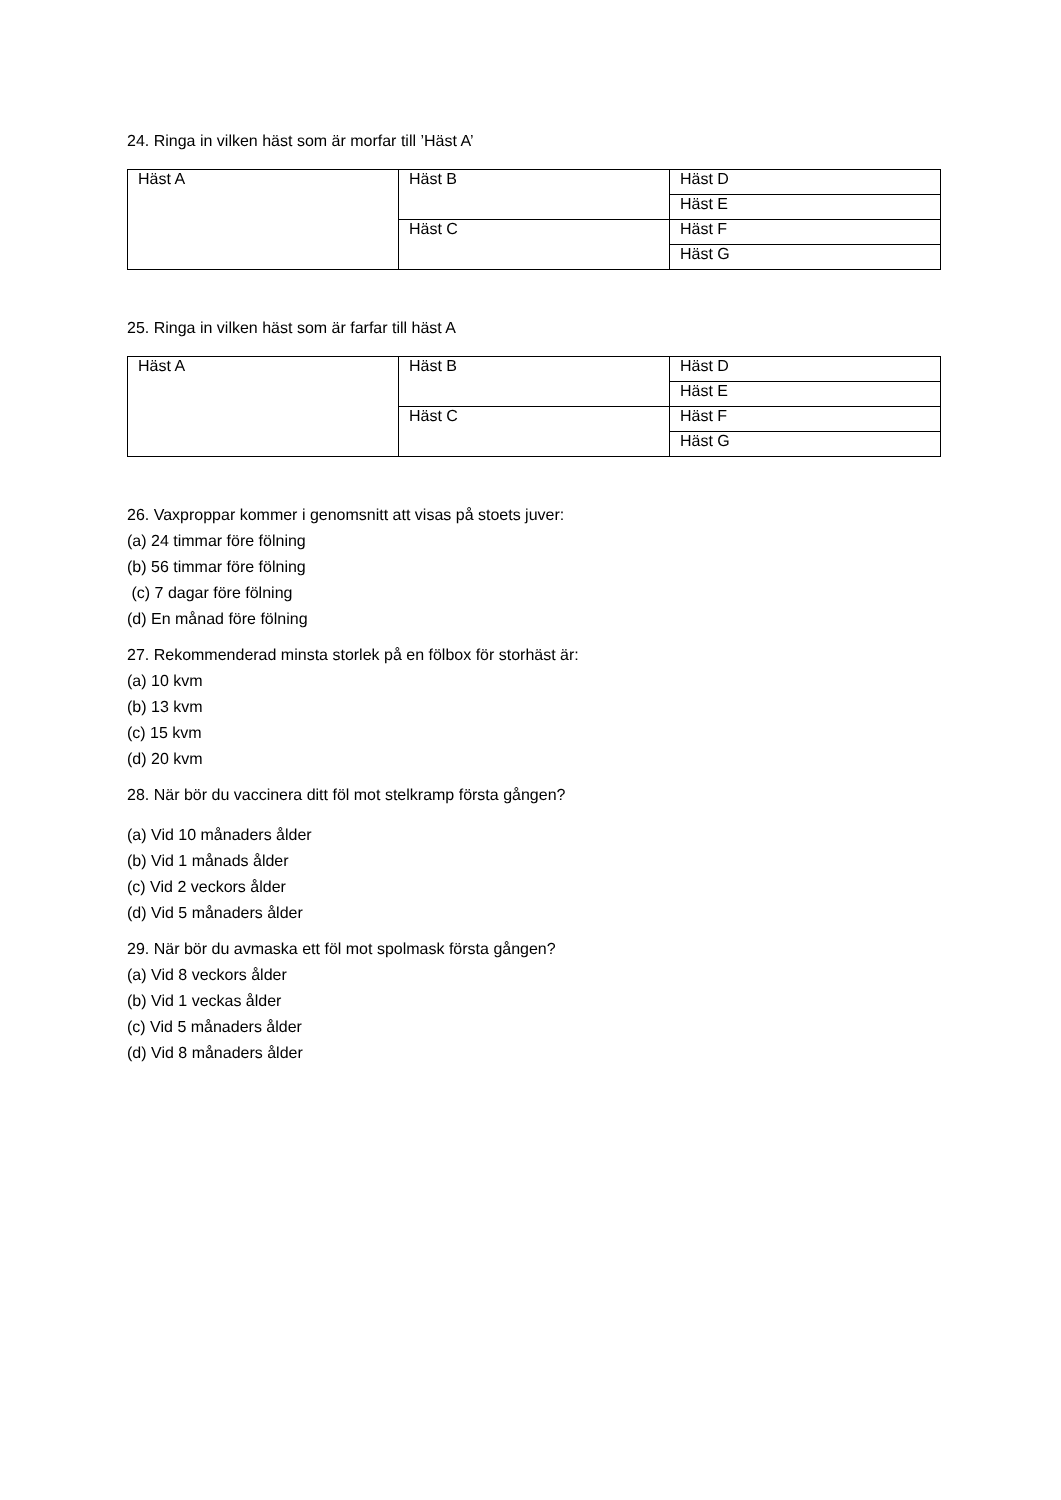24. Ringa in vilken häst som är morfar till ’Häst A’
| Häst A | Häst B | Häst D |
| | | Häst E |
| | Häst C | Häst F |
| | | Häst G |
25. Ringa in vilken häst som är farfar till häst A
| Häst A | Häst B | Häst D |
| | | Häst E |
| | Häst C | Häst F |
| | | Häst G |
26. Vaxproppar kommer i genomsnitt att visas på stoets juver:
(a) 24 timmar före fölning
(b) 56 timmar före fölning
(c) 7 dagar före fölning
(d) En månad före fölning
27. Rekommenderad minsta storlek på en fölbox för storhäst är:
(a) 10 kvm
(b) 13 kvm
(c) 15 kvm
(d) 20 kvm
28. När bör du vaccinera ditt föl mot stelkramp första gången?
(a) Vid 10 månaders ålder
(b) Vid 1 månads ålder
(c) Vid 2 veckors ålder
(d) Vid 5 månaders ålder
29. När bör du avmaska ett föl mot spolmask första gången?
(a) Vid 8 veckors ålder
(b) Vid 1 veckas ålder
(c) Vid 5 månaders ålder
(d) Vid 8 månaders ålder